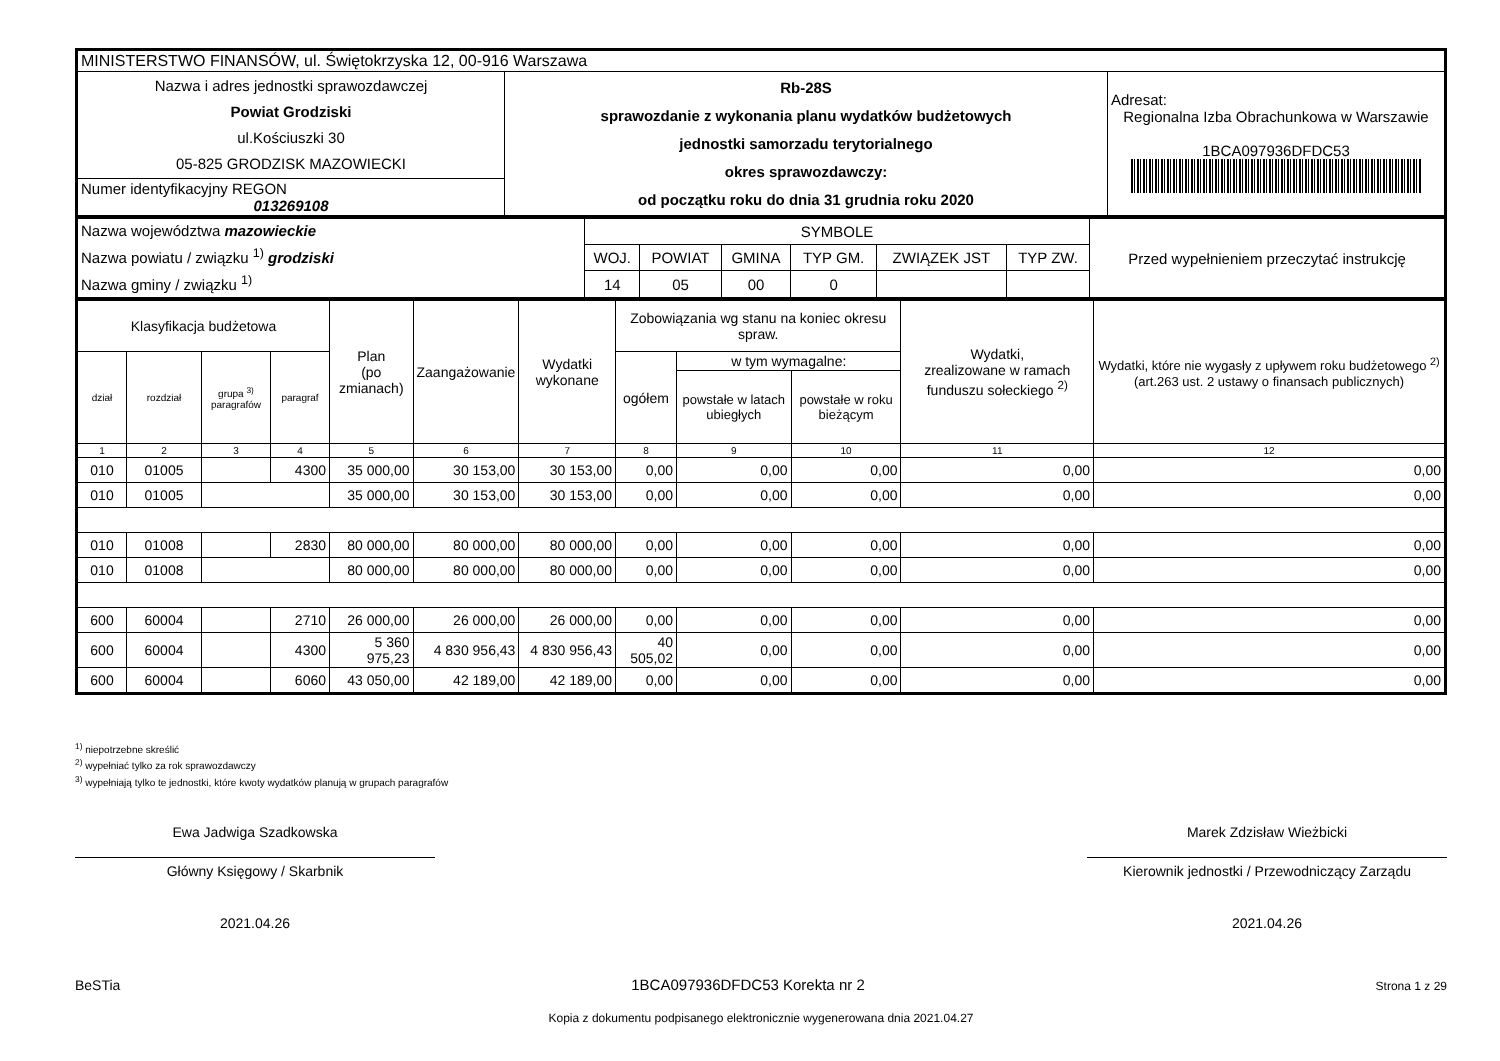| MINISTERSTWO FINANSÓW, ul. Świętokrzyska 12, 00-916 Warszawa | | |
| Nazwa i adres jednostki sprawozdawczej Powiat Grodziski ul.Kościuszki 30 05-825 GRODZISK MAZOWIECKI | Rb-28S sprawozdanie z wykonania planu wydatków budżetowych jednostki samorzadu terytorialnego okres sprawozdawczy: od początku roku do dnia 31 grudnia roku 2020 | Adresat: Regionalna Izba Obrachunkowa w Warszawie 1BCA097936DFDC53 |
| Numer identyfikacyjny REGON 013269108 | | |
| Nazwa województwa mazowieckie Nazwa powiatu / związku <sup>1)</sup> grodziski Nazwa gminy / związku <sup>1)</sup> | SYMBOLE | | | | | | Przed wypełnieniem przeczytać instrukcję |
| | WOJ. | POWIAT | GMINA | TYP GM. | ZWIĄZEK JST | TYP ZW. | |
| | 14 | 05 | 00 | 0 | | | |
| Klasyfikacja budżetowa | | | | Plan (po zmianach) | Zaangażowanie | Wydatki wykonane | Zobowiązania wg stanu na koniec okresu spraw. | | | Wydatki, zrealizowane w ramach funduszu sołeckiego <sup>2)</sup> | Wydatki, które nie wygasły z upływem roku budżetowego <sup>2)</sup> (art.263 ust. 2 ustawy o finansach publicznych) |
| --- | --- | --- | --- | --- | --- | --- | --- | --- | --- | --- | --- |
| dział | rozdział | grupa <sup>3)</sup> paragrafów | paragraf | | | | ogółem | w tym wymagalne: | | | |
| | | | | | | | | powstałe w latach ubiegłych | powstałe w roku bieżącym | | |
| 1 | 2 | 3 | 4 | 5 | 6 | 7 | 8 | 9 | 10 | 11 | 12 |
| 010 | 01005 | | 4300 | 35 000,00 | 30 153,00 | 30 153,00 | 0,00 | 0,00 | 0,00 | 0,00 | 0,00 |
| 010 | 01005 | | | 35 000,00 | 30 153,00 | 30 153,00 | 0,00 | 0,00 | 0,00 | 0,00 | 0,00 |
| 010 | 01008 | | 2830 | 80 000,00 | 80 000,00 | 80 000,00 | 0,00 | 0,00 | 0,00 | 0,00 | 0,00 |
| 010 | 01008 | | | 80 000,00 | 80 000,00 | 80 000,00 | 0,00 | 0,00 | 0,00 | 0,00 | 0,00 |
| 600 | 60004 | | 2710 | 26 000,00 | 26 000,00 | 26 000,00 | 0,00 | 0,00 | 0,00 | 0,00 | 0,00 |
| 600 | 60004 | | 4300 | 5 360 975,23 | 4 830 956,43 | 4 830 956,43 | 40 505,02 | 0,00 | 0,00 | 0,00 | 0,00 |
| 600 | 60004 | | 6060 | 43 050,00 | 42 189,00 | 42 189,00 | 0,00 | 0,00 | 0,00 | 0,00 | 0,00 |
<sup>1)</sup> niepotrzebne skreślić
<sup>2)</sup> wypełniać tylko za rok sprawozdawczy
<sup>3)</sup> wypełniają tylko te jednostki, które kwoty wydatków planują w grupach paragrafów
Ewa Jadwiga Szadkowska
Główny Księgowy / Skarbnik
2021.04.26
Marek Zdzisław Wieżbicki
Kierownik jednostki / Przewodniczący Zarządu
2021.04.26
BeSTia 1BCA097936DFDC53 Korekta nr 2 Strona 1 z 29
Kopia z dokumentu podpisanego elektronicznie wygenerowana dnia 2021.04.27